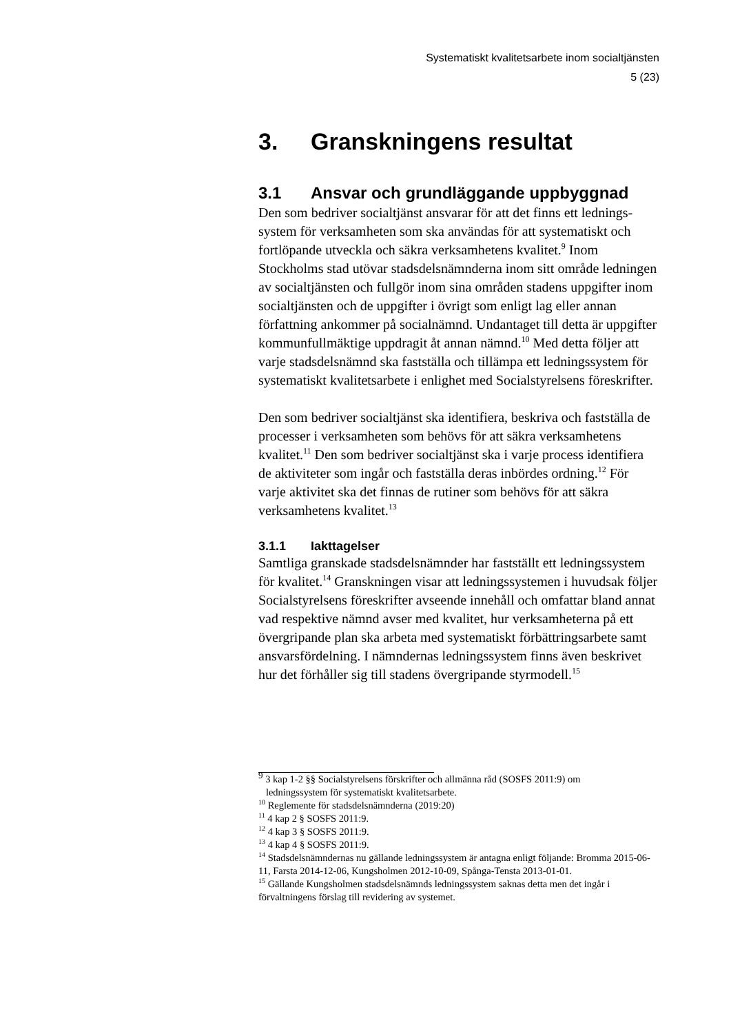Systematiskt kvalitetsarbete inom socialtjänsten
5 (23)
3. Granskningens resultat
3.1 Ansvar och grundläggande uppbyggnad
Den som bedriver socialtjänst ansvarar för att det finns ett lednings­system för verksamheten som ska användas för att systematiskt och fortlöpande utveckla och säkra verksamhetens kvalitet.<sup>9</sup> Inom Stockholms stad utövar stadsdelsnämnderna inom sitt område ledningen av socialtjänsten och fullgör inom sina områden stadens uppgifter inom socialtjänsten och de uppgifter i övrigt som enligt lag eller annan författning ankommer på socialnämnd. Undantaget till detta är uppgifter kommunfullmäktige uppdragit åt annan nämnd.<sup>10</sup> Med detta följer att varje stadsdelsnämnd ska fastställa och tillämpa ett ledningssystem för systematiskt kvalitetsarbete i enlighet med Socialstyrelsens föreskrifter.
Den som bedriver socialtjänst ska identifiera, beskriva och fastställa de processer i verksamheten som behövs för att säkra verksamhet­ens kvalitet.<sup>11</sup> Den som bedriver socialtjänst ska i varje process identifiera de aktiviteter som ingår och fastställa deras inbördes ord­ning.<sup>12</sup> För varje aktivitet ska det finnas de rutiner som behövs för att säkra verksamhetens kvalitet.<sup>13</sup>
3.1.1 Iakttagelser
Samtliga granskade stadsdelsnämnder har fastställt ett lednings­system för kvalitet.<sup>14</sup> Granskningen visar att ledningssystemen i huvudsak följer Socialstyrelsens föreskrifter avseende innehåll och omfattar bland annat vad respektive nämnd avser med kvalitet, hur verksamheterna på ett övergripande plan ska arbeta med systema­tiskt förbättringsarbete samt ansvarsfördelning. I nämndernas led­ningssystem finns även beskrivet hur det förhåller sig till stadens övergripande styrmodell.<sup>15</sup>
<sup>9</sup> 3 kap 1-2 §§ Socialstyrelsens förskrifter och allmänna råd (SOSFS 2011:9) om
ledningssystem för systematiskt kvalitetsarbete.
<sup>10</sup> Reglemente för stadsdelsnämnderna (2019:20)
<sup>11</sup> 4 kap 2 § SOSFS 2011:9.
<sup>12</sup> 4 kap 3 § SOSFS 2011:9.
<sup>13</sup> 4 kap 4 § SOSFS 2011:9.
<sup>14</sup> Stadsdelsnämndernas nu gällande ledningssystem är antagna enligt följande: Bromma 2015-06-11, Farsta 2014-12-06, Kungsholmen 2012-10-09, Spånga-Tensta 2013-01-01.
<sup>15</sup> Gällande Kungsholmen stadsdelsnämnds ledningssystem saknas detta men det ingår i förvaltningens förslag till revidering av systemet.